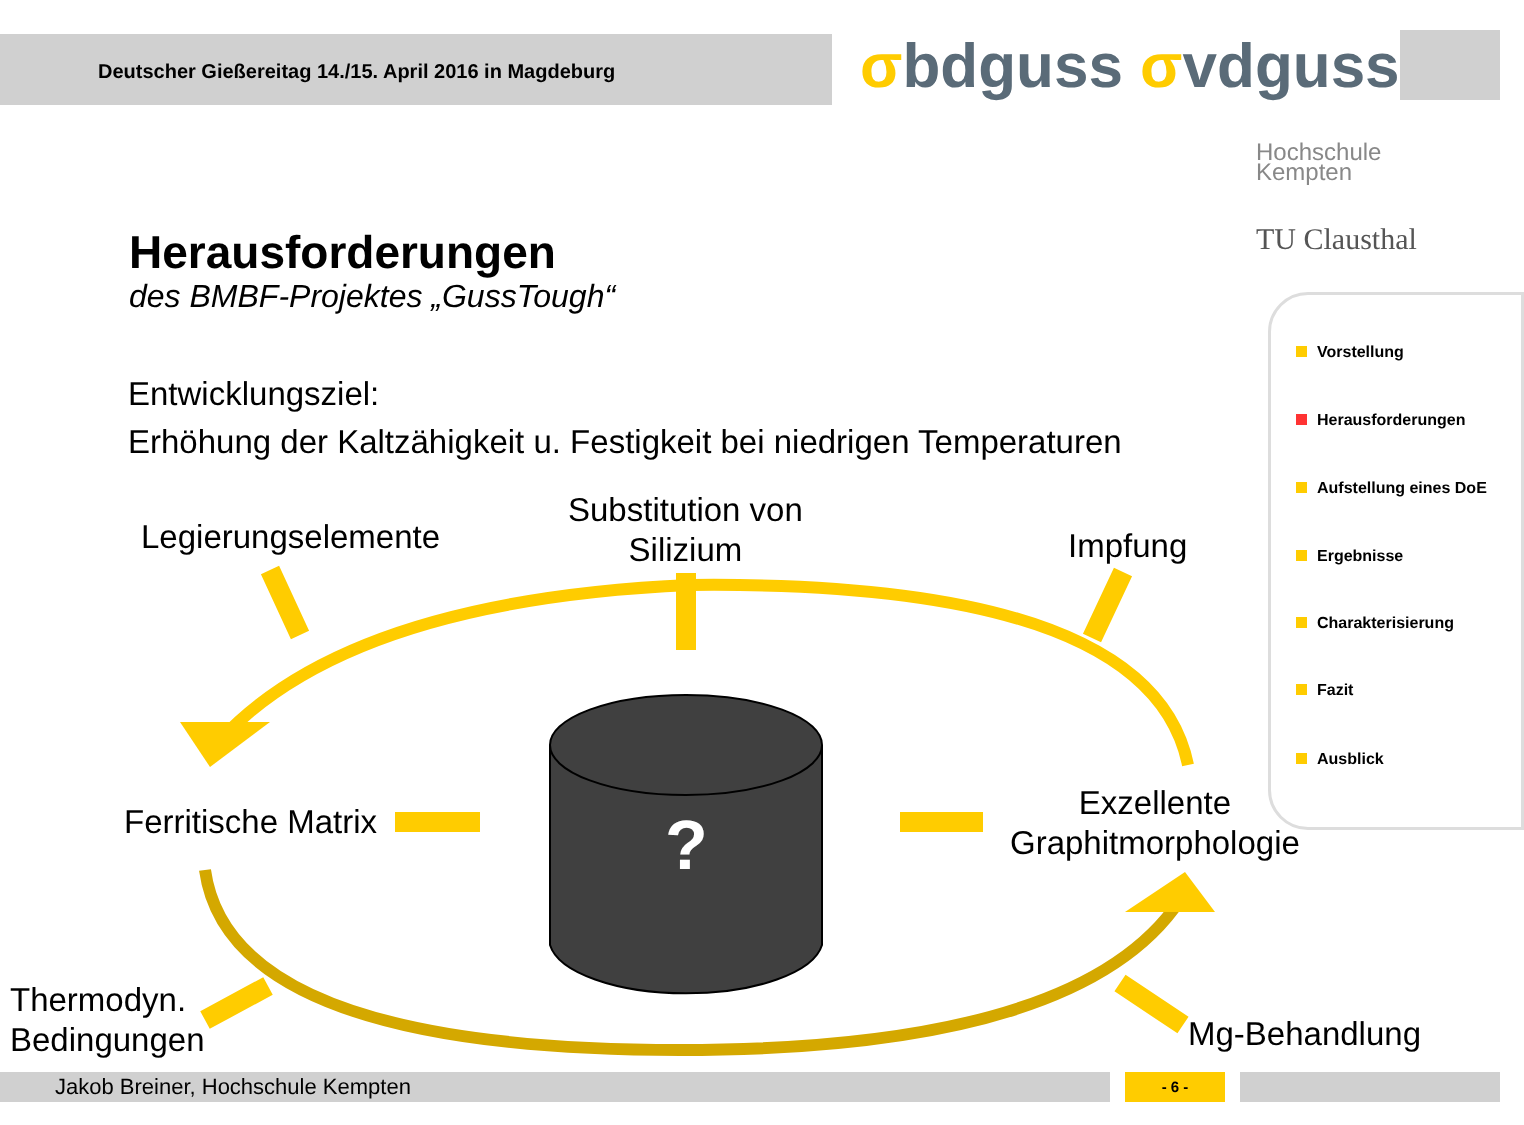Deutscher Gießereitag 14./15. April 2016 in Magdeburg σbdguss σvdguss
Hochschule
Kempten
TU Clausthal
Herausforderungen
des BMBF-Projektes „GussTough“
Entwicklungsziel:
Erhöhung der Kaltzähigkeit u. Festigkeit bei niedrigen Temperaturen
Vorstellung
Herausforderungen
Aufstellung eines DoE
Ergebnisse
Charakterisierung
Fazit
Ausblick
?
Legierungselemente
Substitution von
Silizium
Impfung
Ferritische Matrix
Exzellente
Graphitmorphologie
Thermodyn.
Bedingungen
Mg-Behandlung
Jakob Breiner, Hochschule Kempten - 6 -